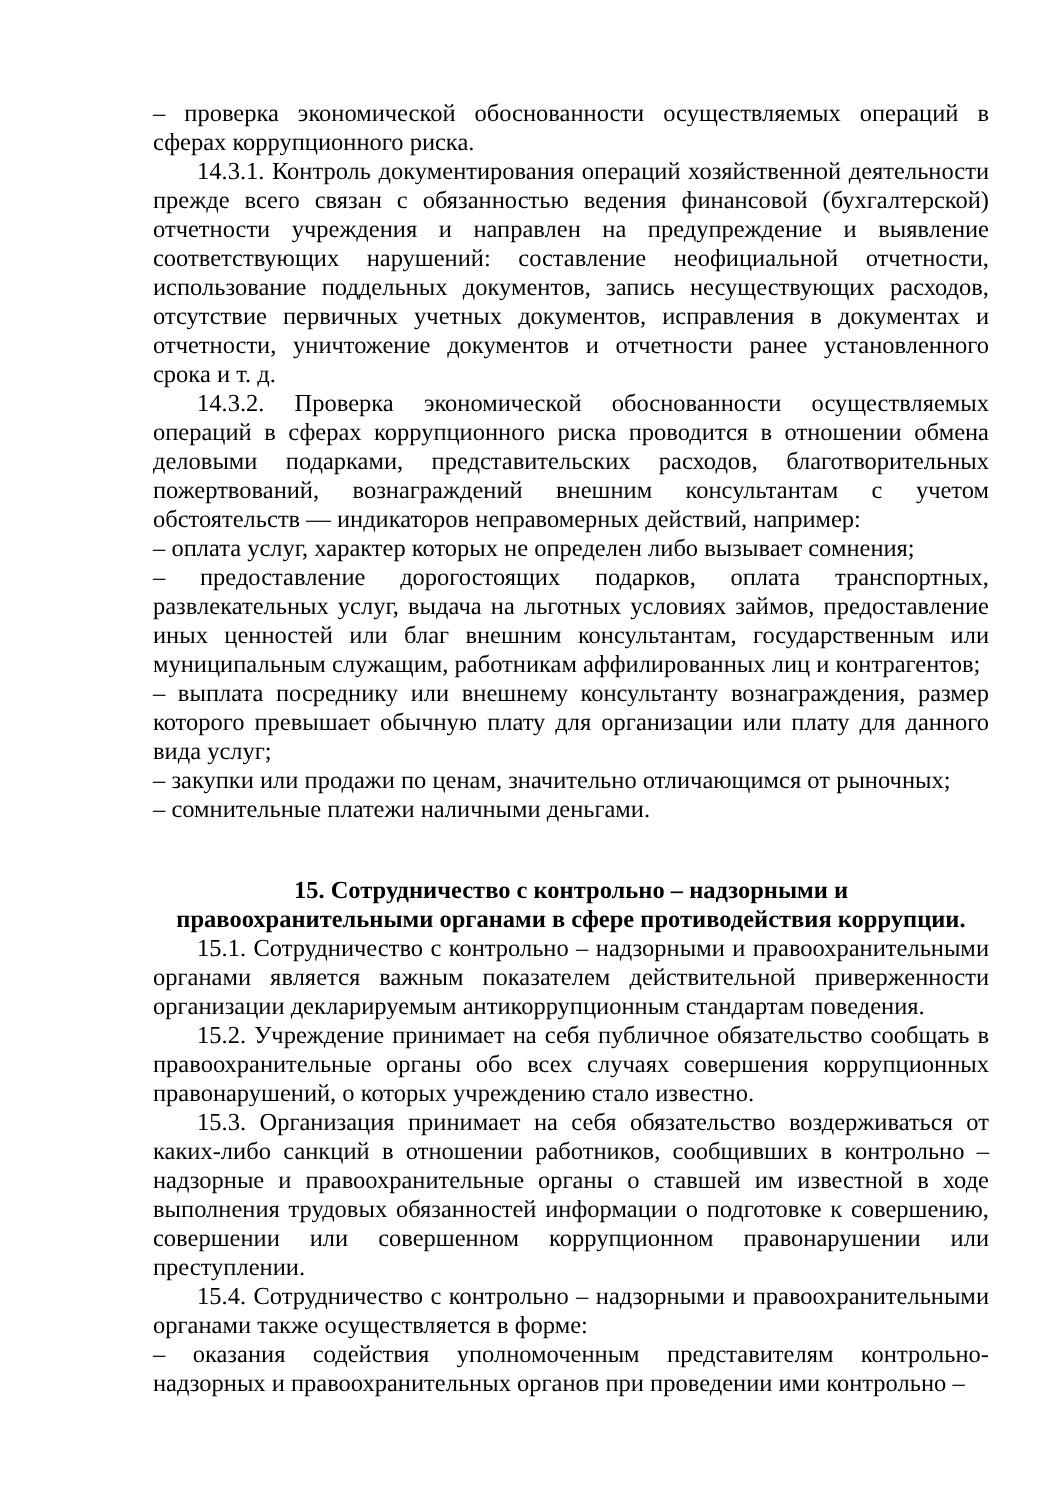– проверка экономической обоснованности осуществляемых операций в сферах коррупционного риска.
14.3.1. Контроль документирования операций хозяйственной деятельности прежде всего связан с обязанностью ведения финансовой (бухгалтерской) отчетности учреждения и направлен на предупреждение и выявление соответствующих нарушений: составление неофициальной отчетности, использование поддельных документов, запись несуществующих расходов, отсутствие первичных учетных документов, исправления в документах и отчетности, уничтожение документов и отчетности ранее установленного срока и т. д.
14.3.2. Проверка экономической обоснованности осуществляемых операций в сферах коррупционного риска проводится в отношении обмена деловыми подарками, представительских расходов, благотворительных пожертвований, вознаграждений внешним консультантам с учетом обстоятельств — индикаторов неправомерных действий, например:
– оплата услуг, характер которых не определен либо вызывает сомнения;
– предоставление дорогостоящих подарков, оплата транспортных, развлекательных услуг, выдача на льготных условиях займов, предоставление иных ценностей или благ внешним консультантам, государственным или муниципальным служащим, работникам аффилированных лиц и контрагентов;
– выплата посреднику или внешнему консультанту вознаграждения, размер которого превышает обычную плату для организации или плату для данного вида услуг;
– закупки или продажи по ценам, значительно отличающимся от рыночных;
– сомнительные платежи наличными деньгами.
15. Сотрудничество с контрольно – надзорными и
правоохранительными органами в сфере противодействия коррупции.
15.1. Сотрудничество с контрольно – надзорными и правоохранительными органами является важным показателем действительной приверженности организации декларируемым антикоррупционным стандартам поведения.
15.2. Учреждение принимает на себя публичное обязательство сообщать в правоохранительные органы обо всех случаях совершения коррупционных правонарушений, о которых учреждению стало известно.
15.3. Организация принимает на себя обязательство воздерживаться от каких-либо санкций в отношении работников, сообщивших в контрольно – надзорные и правоохранительные органы о ставшей им известной в ходе выполнения трудовых обязанностей информации о подготовке к совершению, совершении или совершенном коррупционном правонарушении или преступлении.
15.4. Сотрудничество с контрольно – надзорными и правоохранительными органами также осуществляется в форме:
– оказания содействия уполномоченным представителям контрольно-надзорных и правоохранительных органов при проведении ими контрольно –